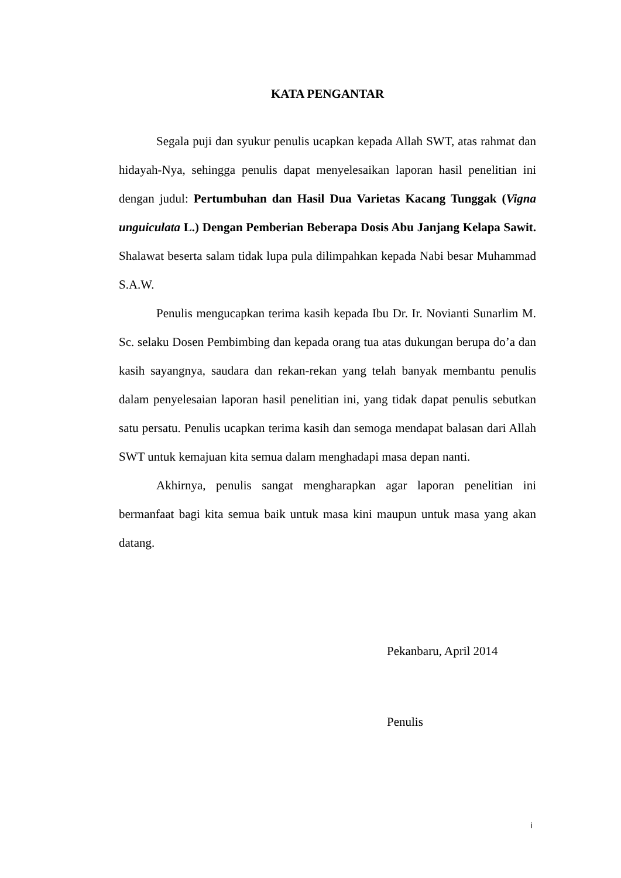KATA PENGANTAR
Segala puji dan syukur penulis ucapkan kepada Allah SWT, atas rahmat dan hidayah-Nya, sehingga penulis dapat menyelesaikan laporan hasil penelitian ini dengan judul: Pertumbuhan dan Hasil Dua Varietas Kacang Tunggak (Vigna unguiculata L.) Dengan Pemberian Beberapa Dosis Abu Janjang Kelapa Sawit. Shalawat beserta salam tidak lupa pula dilimpahkan kepada Nabi besar Muhammad S.A.W.
Penulis mengucapkan terima kasih kepada Ibu Dr. Ir. Novianti Sunarlim M. Sc. selaku Dosen Pembimbing dan kepada orang tua atas dukungan berupa do’a dan kasih sayangnya, saudara dan rekan-rekan yang telah banyak membantu penulis dalam penyelesaian laporan hasil penelitian ini, yang tidak dapat penulis sebutkan satu persatu. Penulis ucapkan terima kasih dan semoga mendapat balasan dari Allah SWT untuk kemajuan kita semua dalam menghadapi masa depan nanti.
Akhirnya, penulis sangat mengharapkan agar laporan penelitian ini bermanfaat bagi kita semua baik untuk masa kini maupun untuk masa yang akan datang.
Pekanbaru, April 2014
Penulis
i